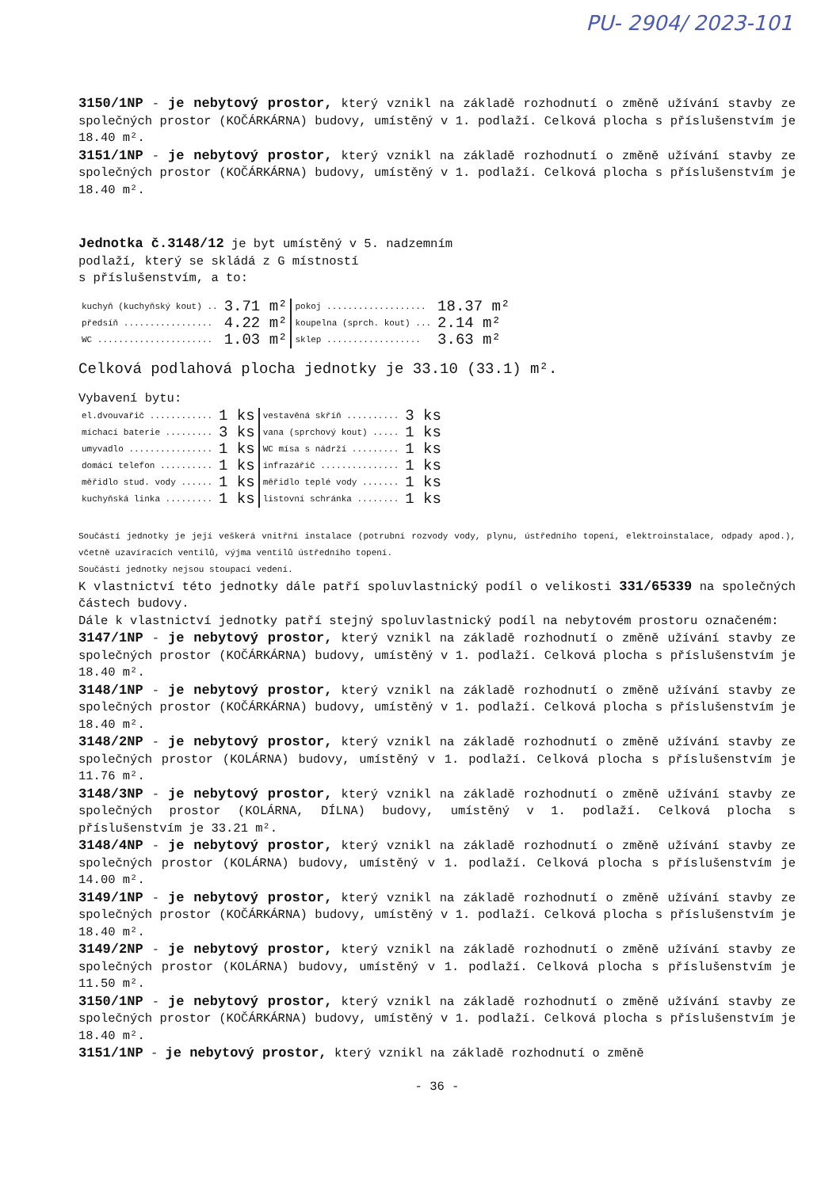PU- 2904/ 2023-101
3150/1NP - je nebytový prostor, který vznikl na základě rozhodnutí o změně užívání stavby ze společných prostor (KOČÁRKÁRNA) budovy, umístěný v 1. podlaží. Celková plocha s příslušenstvím je 18.40 m².
3151/1NP - je nebytový prostor, který vznikl na základě rozhodnutí o změně užívání stavby ze společných prostor (KOČÁRKÁRNA) budovy, umístěný v 1. podlaží. Celková plocha s příslušenstvím je 18.40 m².
Jednotka č.3148/12 je byt umístěný v 5. nadzemním
podlaží, který se skládá z G místností
s příslušenstvím, a to:
| kuchyň (kuchyňský kout) .. | 3.71 m² | pokoj ................... | 18.37 m² |
| předsíň ................. | 4.22 m² | koupelna (sprch. kout) ... | 2.14 m² |
| WC ...................... | 1.03 m² | sklep .................. | 3.63 m² |
Celková podlahová plocha jednotky je 33.10 (33.1) m².
Vybavení bytu:
| el.dvouvařič ............ | 1 ks | vestavěná skříň .......... | 3 ks |
| míchací baterie ......... | 3 ks | vana (sprchový kout) ..... | 1 ks |
| umyvadlo ................ | 1 ks | WC mísa s nádrží ......... | 1 ks |
| domácí telefon .......... | 1 ks | infrazářič ............... | 1 ks |
| měřidlo stud. vody ...... | 1 ks | měřidlo teplé vody ....... | 1 ks |
| kuchyňská linka ......... | 1 ks | listovní schránka ........ | 1 ks |
Součástí jednotky je její veškerá vnitřní instalace (potrubní rozvody vody, plynu, ústředního topení, elektroinstalace, odpady apod.), včetně uzavíracích ventilů, výjma ventilů ústředního topení.
Součástí jednotky nejsou stoupací vedení.
K vlastnictví této jednotky dále patří spoluvlastnický podíl o velikosti 331/65339 na společných částech budovy.
Dále k vlastnictví jednotky patří stejný spoluvlastnický podíl na nebytovém prostoru označeném:
3147/1NP - je nebytový prostor, který vznikl na základě rozhodnutí o změně užívání stavby ze společných prostor (KOČÁRKÁRNA) budovy, umístěný v 1. podlaží. Celková plocha s příslušenstvím je 18.40 m².
3148/1NP - je nebytový prostor, který vznikl na základě rozhodnutí o změně užívání stavby ze společných prostor (KOČÁRKÁRNA) budovy, umístěný v 1. podlaží. Celková plocha s příslušenstvím je 18.40 m².
3148/2NP - je nebytový prostor, který vznikl na základě rozhodnutí o změně užívání stavby ze společných prostor (KOLÁRNA) budovy, umístěný v 1. podlaží. Celková plocha s příslušenstvím je 11.76 m².
3148/3NP - je nebytový prostor, který vznikl na základě rozhodnutí o změně užívání stavby ze společných prostor (KOLÁRNA, DÍLNA) budovy, umístěný v 1. podlaží. Celková plocha s příslušenstvím je 33.21 m².
3148/4NP - je nebytový prostor, který vznikl na základě rozhodnutí o změně užívání stavby ze společných prostor (KOLÁRNA) budovy, umístěný v 1. podlaží. Celková plocha s příslušenstvím je 14.00 m².
3149/1NP - je nebytový prostor, který vznikl na základě rozhodnutí o změně užívání stavby ze společných prostor (KOČÁRKÁRNA) budovy, umístěný v 1. podlaží. Celková plocha s příslušenstvím je 18.40 m².
3149/2NP - je nebytový prostor, který vznikl na základě rozhodnutí o změně užívání stavby ze společných prostor (KOLÁRNA) budovy, umístěný v 1. podlaží. Celková plocha s příslušenstvím je 11.50 m².
3150/1NP - je nebytový prostor, který vznikl na základě rozhodnutí o změně užívání stavby ze společných prostor (KOČÁRKÁRNA) budovy, umístěný v 1. podlaží. Celková plocha s příslušenstvím je 18.40 m².
3151/1NP - je nebytový prostor, který vznikl na základě rozhodnutí o změně
- 36 -